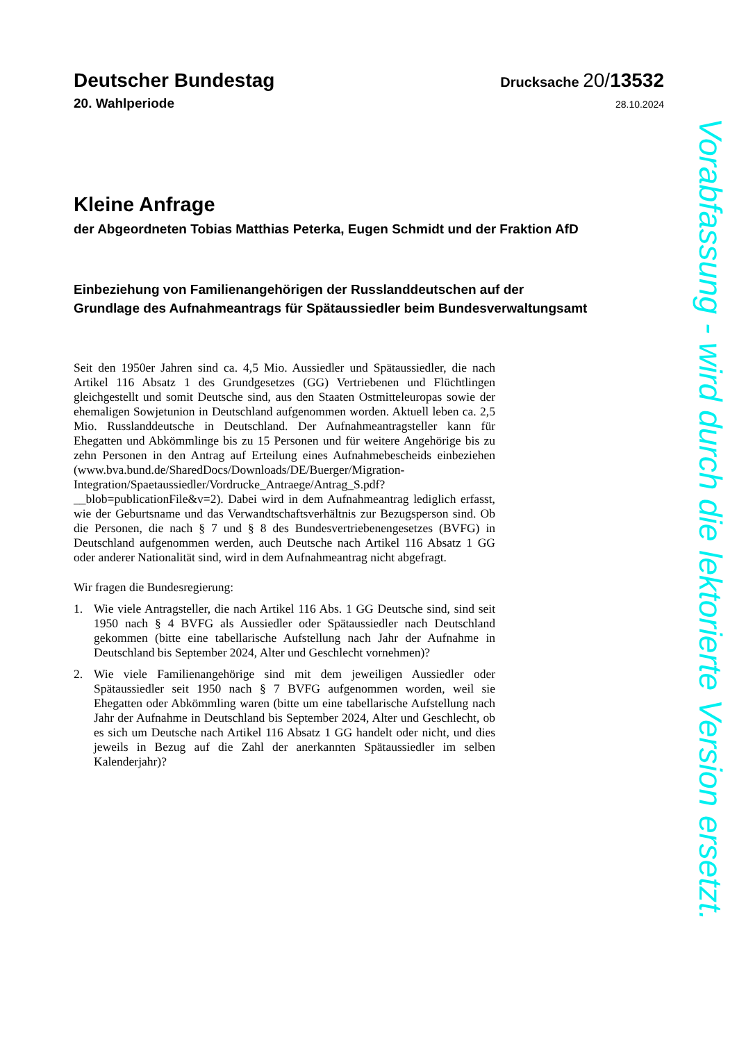Deutscher Bundestag
Drucksache 20/13532
20. Wahlperiode
28.10.2024
Kleine Anfrage
der Abgeordneten Tobias Matthias Peterka, Eugen Schmidt und der Fraktion AfD
Einbeziehung von Familienangehörigen der Russlanddeutschen auf der Grundlage des Aufnahmeantrags für Spätaussiedler beim Bundesverwaltungsamt
Seit den 1950er Jahren sind ca. 4,5 Mio. Aussiedler und Spätaussiedler, die nach Artikel 116 Absatz 1 des Grundgesetzes (GG) Vertriebenen und Flüchtlingen gleichgestellt und somit Deutsche sind, aus den Staaten Ostmitteleuropas sowie der ehemaligen Sowjetunion in Deutschland aufgenommen worden. Aktuell leben ca. 2,5 Mio. Russlanddeutsche in Deutschland. Der Aufnahmeantragsteller kann für Ehegatten und Abkömmlinge bis zu 15 Personen und für weitere Angehörige bis zu zehn Personen in den Antrag auf Erteilung eines Aufnahmebescheids einbeziehen (www.bva.bund.de/SharedDocs/Downloads/DE/Buerger/Migration-Integration/Spaetaussiedler/Vordrucke_Antraege/Antrag_S.pdf?__blob=publicationFile&v=2). Dabei wird in dem Aufnahmeantrag lediglich erfasst, wie der Geburtsname und das Verwandtschaftsverhältnis zur Bezugsperson sind. Ob die Personen, die nach § 7 und § 8 des Bundesvertriebenengesetzes (BVFG) in Deutschland aufgenommen werden, auch Deutsche nach Artikel 116 Absatz 1 GG oder anderer Nationalität sind, wird in dem Aufnahmeantrag nicht abgefragt.
Wir fragen die Bundesregierung:
1. Wie viele Antragsteller, die nach Artikel 116 Abs. 1 GG Deutsche sind, sind seit 1950 nach § 4 BVFG als Aussiedler oder Spätaussiedler nach Deutschland gekommen (bitte eine tabellarische Aufstellung nach Jahr der Aufnahme in Deutschland bis September 2024, Alter und Geschlecht vornehmen)?
2. Wie viele Familienangehörige sind mit dem jeweiligen Aussiedler oder Spätaussiedler seit 1950 nach § 7 BVFG aufgenommen worden, weil sie Ehegatten oder Abkömmling waren (bitte um eine tabellarische Aufstellung nach Jahr der Aufnahme in Deutschland bis September 2024, Alter und Geschlecht, ob es sich um Deutsche nach Artikel 116 Absatz 1 GG handelt oder nicht, und dies jeweils in Bezug auf die Zahl der anerkannten Spätaussiedler im selben Kalenderjahr)?
Vorabfassung - wird durch die lektorierte Version ersetzt.